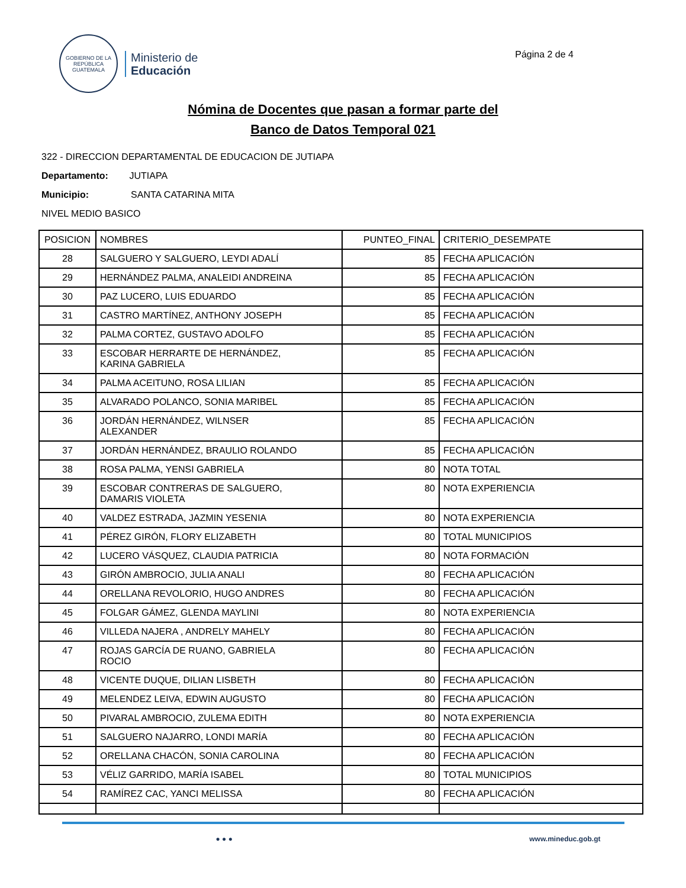GOBIERNO DE LA REPÚBLICA
GUATEMALA
Ministerio de
Educación
Página 2 de 4
Nómina de Docentes que pasan a formar parte del
Banco de Datos Temporal 021
322 - DIRECCION DEPARTAMENTAL DE EDUCACION DE JUTIAPA
Departamento: JUTIAPA
Municipio: SANTA CATARINA MITA
NIVEL MEDIO BASICO
| POSICION | NOMBRES | PUNTEO_FINAL | CRITERIO_DESEMPATE |
| --- | --- | --- | --- |
| 28 | SALGUERO Y SALGUERO, LEYDI ADALÍ | 85 | FECHA APLICACIÓN |
| 29 | HERNÁNDEZ PALMA, ANALEIDI ANDREINA | 85 | FECHA APLICACIÓN |
| 30 | PAZ LUCERO, LUIS EDUARDO | 85 | FECHA APLICACIÓN |
| 31 | CASTRO MARTÍNEZ, ANTHONY JOSEPH | 85 | FECHA APLICACIÓN |
| 32 | PALMA CORTEZ, GUSTAVO ADOLFO | 85 | FECHA APLICACIÓN |
| 33 | ESCOBAR HERRARTE DE HERNÁNDEZ, KARINA GABRIELA | 85 | FECHA APLICACIÓN |
| 34 | PALMA ACEITUNO, ROSA LILIAN | 85 | FECHA APLICACIÓN |
| 35 | ALVARADO POLANCO, SONIA MARIBEL | 85 | FECHA APLICACIÓN |
| 36 | JORDÁN HERNÁNDEZ, WILNSER ALEXANDER | 85 | FECHA APLICACIÓN |
| 37 | JORDÁN HERNÁNDEZ, BRAULIO ROLANDO | 85 | FECHA APLICACIÓN |
| 38 | ROSA PALMA, YENSI GABRIELA | 80 | NOTA TOTAL |
| 39 | ESCOBAR CONTRERAS DE SALGUERO, DAMARIS VIOLETA | 80 | NOTA EXPERIENCIA |
| 40 | VALDEZ ESTRADA, JAZMIN YESENIA | 80 | NOTA EXPERIENCIA |
| 41 | PÉREZ GIRÓN, FLORY ELIZABETH | 80 | TOTAL MUNICIPIOS |
| 42 | LUCERO VÁSQUEZ, CLAUDIA PATRICIA | 80 | NOTA FORMACIÓN |
| 43 | GIRÓN AMBROCIO, JULIA ANALI | 80 | FECHA APLICACIÓN |
| 44 | ORELLANA REVOLORIO, HUGO ANDRES | 80 | FECHA APLICACIÓN |
| 45 | FOLGAR GÁMEZ, GLENDA MAYLINI | 80 | NOTA EXPERIENCIA |
| 46 | VILLEDA NAJERA , ANDRELY MAHELY | 80 | FECHA APLICACIÓN |
| 47 | ROJAS GARCÍA DE RUANO, GABRIELA ROCIO | 80 | FECHA APLICACIÓN |
| 48 | VICENTE DUQUE, DILIAN LISBETH | 80 | FECHA APLICACIÓN |
| 49 | MELENDEZ LEIVA, EDWIN AUGUSTO | 80 | FECHA APLICACIÓN |
| 50 | PIVARAL AMBROCIO, ZULEMA EDITH | 80 | NOTA EXPERIENCIA |
| 51 | SALGUERO NAJARRO, LONDI MARÍA | 80 | FECHA APLICACIÓN |
| 52 | ORELLANA CHACÓN, SONIA CAROLINA | 80 | FECHA APLICACIÓN |
| 53 | VÉLIZ GARRIDO, MARÍA ISABEL | 80 | TOTAL MUNICIPIOS |
| 54 | RAMÍREZ CAC, YANCI MELISSA | 80 | FECHA APLICACIÓN |
● ● ● www.mineduc.gob.gt